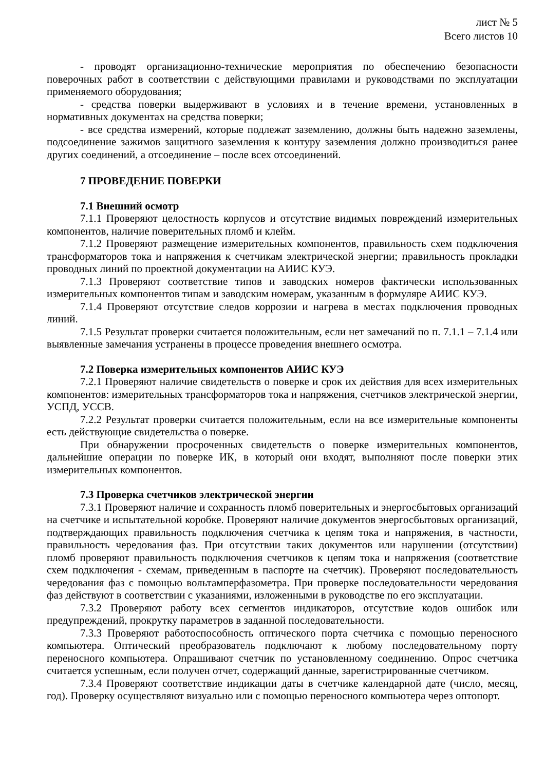лист № 5
Всего листов 10
- проводят организационно-технические мероприятия по обеспечению безопасности поверочных работ в соответствии с действующими правилами и руководствами по эксплуатации применяемого оборудования;
- средства поверки выдерживают в условиях и в течение времени, установленных в нормативных документах на средства поверки;
- все средства измерений, которые подлежат заземлению, должны быть надежно заземлены, подсоединение зажимов защитного заземления к контуру заземления должно производиться ранее других соединений, а отсоединение – после всех отсоединений.
7 ПРОВЕДЕНИЕ ПОВЕРКИ
7.1 Внешний осмотр
7.1.1 Проверяют целостность корпусов и отсутствие видимых повреждений измерительных компонентов, наличие поверительных пломб и клейм.
7.1.2 Проверяют размещение измерительных компонентов, правильность схем подключения трансформаторов тока и напряжения к счетчикам электрической энергии; правильность прокладки проводных линий по проектной документации на АИИС КУЭ.
7.1.3 Проверяют соответствие типов и заводских номеров фактически использованных измерительных компонентов типам и заводским номерам, указанным в формуляре АИИС КУЭ.
7.1.4 Проверяют отсутствие следов коррозии и нагрева в местах подключения проводных линий.
7.1.5 Результат проверки считается положительным, если нет замечаний по п. 7.1.1 – 7.1.4 или выявленные замечания устранены в процессе проведения внешнего осмотра.
7.2 Поверка измерительных компонентов АИИС КУЭ
7.2.1 Проверяют наличие свидетельств о поверке и срок их действия для всех измерительных компонентов: измерительных трансформаторов тока и напряжения, счетчиков электрической энергии, УСПД, УССВ.
7.2.2 Результат проверки считается положительным, если на все измерительные компоненты есть действующие свидетельства о поверке.
При обнаружении просроченных свидетельств о поверке измерительных компонентов, дальнейшие операции по поверке ИК, в который они входят, выполняют после поверки этих измерительных компонентов.
7.3 Проверка счетчиков электрической энергии
7.3.1 Проверяют наличие и сохранность пломб поверительных и энергосбытовых организаций на счетчике и испытательной коробке. Проверяют наличие документов энергосбытовых организаций, подтверждающих правильность подключения счетчика к цепям тока и напряжения, в частности, правильность чередования фаз. При отсутствии таких документов или нарушении (отсутствии) пломб проверяют правильность подключения счетчиков к цепям тока и напряжения (соответствие схем подключения - схемам, приведенным в паспорте на счетчик). Проверяют последовательность чередования фаз с помощью вольтамперфазометра. При проверке последовательности чередования фаз действуют в соответствии с указаниями, изложенными в руководстве по его эксплуатации.
7.3.2 Проверяют работу всех сегментов индикаторов, отсутствие кодов ошибок или предупреждений, прокрутку параметров в заданной последовательности.
7.3.3 Проверяют работоспособность оптического порта счетчика с помощью переносного компьютера. Оптический преобразователь подключают к любому последовательному порту переносного компьютера. Опрашивают счетчик по установленному соединению. Опрос счетчика считается успешным, если получен отчет, содержащий данные, зарегистрированные счетчиком.
7.3.4 Проверяют соответствие индикации даты в счетчике календарной дате (число, месяц, год). Проверку осуществляют визуально или с помощью переносного компьютера через оптопорт.